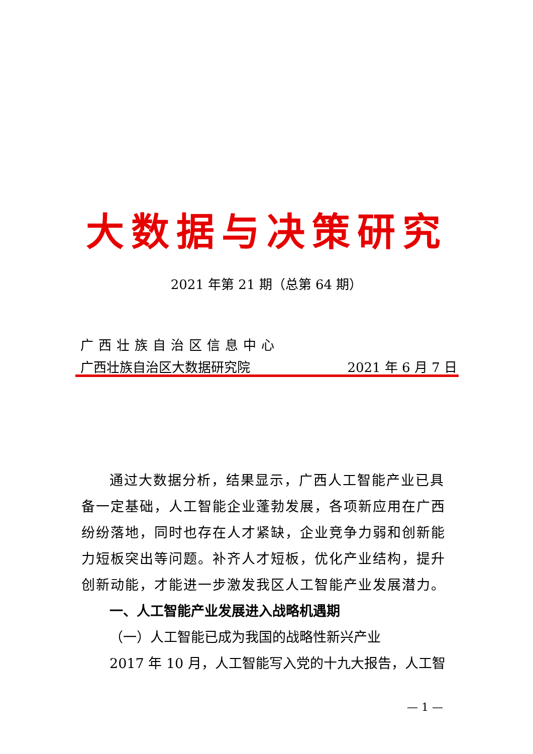大数据与决策研究
2021 年第 21 期（总第 64 期）
广西壮族自治区信息中心
广西壮族自治区大数据研究院 2021 年 6 月 7 日
通过大数据分析，结果显示，广西人工智能产业已具备一定基础，人工智能企业蓬勃发展，各项新应用在广西纷纷落地，同时也存在人才紧缺，企业竞争力弱和创新能力短板突出等问题。补齐人才短板，优化产业结构，提升创新动能，才能进一步激发我区人工智能产业发展潜力。
一、人工智能产业发展进入战略机遇期
（一）人工智能已成为我国的战略性新兴产业
2017 年 10 月，人工智能写入党的十九大报告，人工智
— 1 —